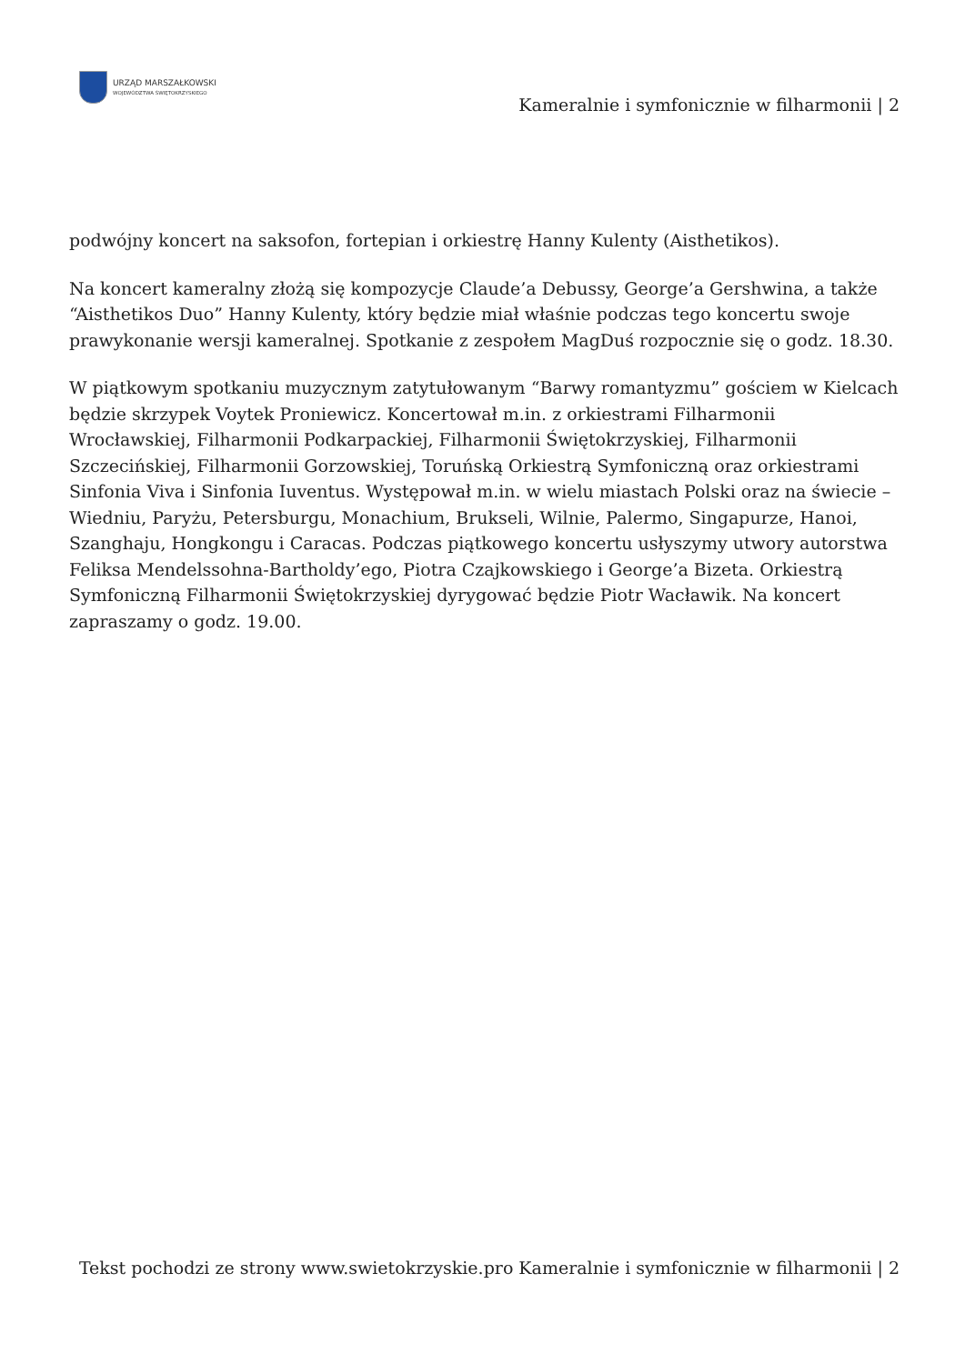URZĄD MARSZAŁKOWSKI
WOJEWÓDZTWA ŚWIĘTOKRZYSKIEGO
Kameralnie i symfonicznie w filharmonii | 2
podwójny koncert na saksofon, fortepian i orkiestrę Hanny Kulenty (Aisthetikos).
Na koncert kameralny złożą się kompozycje Claude’a Debussy, George’a Gershwina, a także “Aisthetikos Duo” Hanny Kulenty, który będzie miał właśnie podczas tego koncertu swoje prawykonanie wersji kameralnej. Spotkanie z zespołem MagDuś rozpocznie się o godz. 18.30.
W piątkowym spotkaniu muzycznym zatytułowanym “Barwy romantyzmu” gościem w Kielcach będzie skrzypek Voytek Proniewicz. Koncertował m.in. z orkiestrami Filharmonii Wrocławskiej, Filharmonii Podkarpackiej, Filharmonii Świętokrzyskiej, Filharmonii Szczecińskiej, Filharmonii Gorzowskiej, Toruńską Orkiestrą Symfoniczną oraz orkiestrami Sinfonia Viva i Sinfonia Iuventus. Występował m.in. w wielu miastach Polski oraz na świecie – Wiedniu, Paryżu, Petersburgu, Monachium, Brukseli, Wilnie, Palermo, Singapurze, Hanoi, Szanghaju, Hongkongu i Caracas. Podczas piątkowego koncertu usłyszymy utwory autorstwa Feliksa Mendelssohna-Bartholdy’ego, Piotra Czajkowskiego i George’a Bizeta. Orkiestrą Symfoniczną Filharmonii Świętokrzyskiej dyrygować będzie Piotr Wacławik. Na koncert zapraszamy o godz. 19.00.
Tekst pochodzi ze strony www.swietokrzyskie.pro Kameralnie i symfonicznie w filharmonii | 2